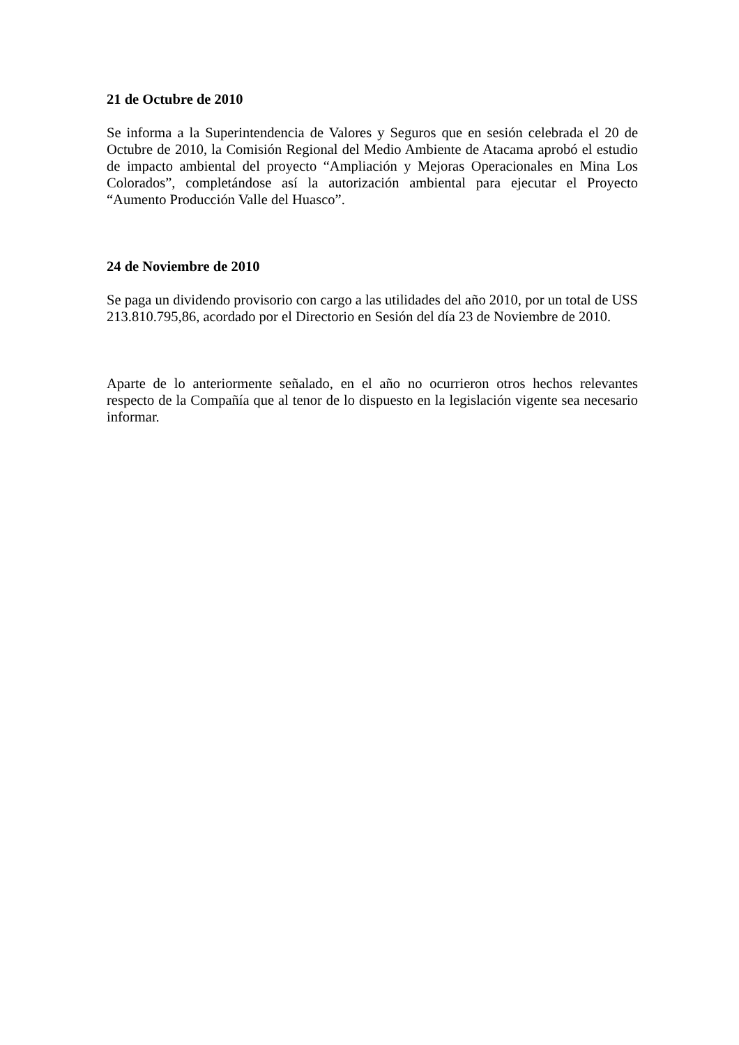21 de Octubre de 2010
Se informa a la Superintendencia de Valores y Seguros que en sesión celebrada el 20 de Octubre de 2010, la Comisión Regional del Medio Ambiente de Atacama aprobó el estudio de impacto ambiental del proyecto “Ampliación y Mejoras Operacionales en Mina Los Colorados”, completándose así la autorización ambiental para ejecutar el Proyecto “Aumento Producción Valle del Huasco”.
24 de Noviembre de 2010
Se paga un dividendo provisorio con cargo a las utilidades del año 2010, por un total de USS 213.810.795,86, acordado por el Directorio en Sesión del día 23 de Noviembre de 2010.
Aparte de lo anteriormente señalado, en el año no ocurrieron otros hechos relevantes respecto de la Compañía que al tenor de lo dispuesto en la legislación vigente sea necesario informar.